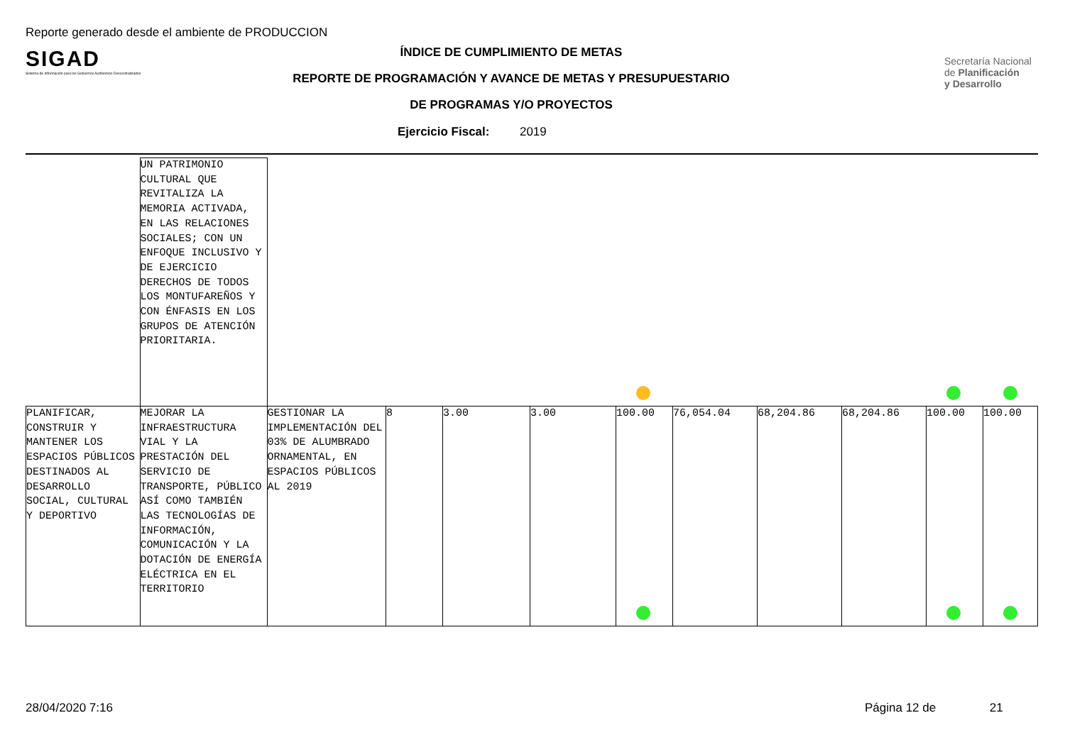Reporte generado desde el ambiente de PRODUCCION
SIGAD
Sistema de Información para los Gobiernos Autónomos Descentralizados
ÍNDICE DE CUMPLIMIENTO DE METAS
REPORTE DE PROGRAMACIÓN Y AVANCE DE METAS Y PRESUPUESTARIO
DE PROGRAMAS Y/O PROYECTOS
Secretaría Nacional
de Planificación
y Desarrollo
Ejercicio Fiscal: 2019
| | UN PATRIMONIO CULTURAL QUE REVITALIZA LA MEMORIA ACTIVADA, EN LAS RELACIONES SOCIALES; CON UN ENFOQUE INCLUSIVO Y DE EJERCICIO DERECHOS DE TODOS LOS MONTUFAREÑOS Y CON ÉNFASIS EN LOS GRUPOS DE ATENCIÓN PRIORITARIA. | | | | | | | | | | |
| PLANIFICAR, CONSTRUIR Y MANTENER LOS ESPACIOS PÚBLICOS DESTINADOS AL DESARROLLO SOCIAL, CULTURAL Y DEPORTIVO | MEJORAR LA INFRAESTRUCTURA VIAL Y LA PRESTACIÓN DEL SERVICIO DE TRANSPORTE, PÚBLICO ASÍ COMO TAMBIÉN LAS TECNOLOGÍAS DE INFORMACIÓN, COMUNICACIÓN Y LA DOTACIÓN DE ENERGÍA ELÉCTRICA EN EL TERRITORIO | GESTIONAR LA IMPLEMENTACIÓN DEL 03% DE ALUMBRADO ORNAMENTAL, EN ESPACIOS PÚBLICOS AL 2019 | 8 | 3.00 | 3.00 | 100.00 | 76,054.04 | 68,204.86 | 68,204.86 | 100.00 | 100.00 |
28/04/2020 7:16 Página 12 de 21